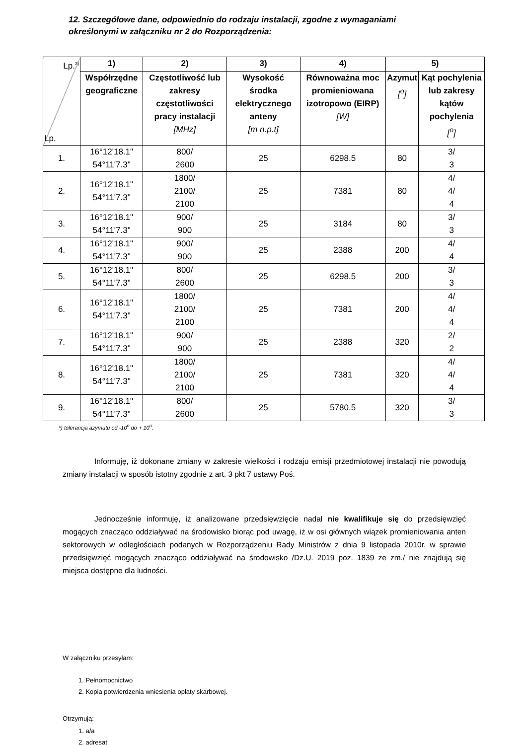12. Szczegółowe dane, odpowiednio do rodzaju instalacji, zgodne z wymaganiami określonymi w załączniku nr 2 do Rozporządzenia:
| Lp.<sup>3)</sup> Lp. | 1) | 2) | 3) | 4) | 5) | |
| | Współrzędne geograficzne | Częstotliwość lub zakresy częstotliwości pracy instalacji [MHz] | Wysokość środka elektrycznego anteny [m n.p.t] | Równoważna moc promieniowana izotropowo (EIRP) [W] | Azymut [<sup>o</sup>] | Kąt pochylenia lub zakresy kątów pochylenia [<sup>o</sup>] |
| 1. | 16°12'18.1" 54°11'7.3" | 800/ 2600 | 25 | 6298.5 | 80 | 3/ 3 |
| 2. | 16°12'18.1" 54°11'7.3" | 1800/ 2100/ 2100 | 25 | 7381 | 80 | 4/ 4/ 4 |
| 3. | 16°12'18.1" 54°11'7.3" | 900/ 900 | 25 | 3184 | 80 | 3/ 3 |
| 4. | 16°12'18.1" 54°11'7.3" | 900/ 900 | 25 | 2388 | 200 | 4/ 4 |
| 5. | 16°12'18.1" 54°11'7.3" | 800/ 2600 | 25 | 6298.5 | 200 | 3/ 3 |
| 6. | 16°12'18.1" 54°11'7.3" | 1800/ 2100/ 2100 | 25 | 7381 | 200 | 4/ 4/ 4 |
| 7. | 16°12'18.1" 54°11'7.3" | 900/ 900 | 25 | 2388 | 320 | 2/ 2 |
| 8. | 16°12'18.1" 54°11'7.3" | 1800/ 2100/ 2100 | 25 | 7381 | 320 | 4/ 4/ 4 |
| 9. | 16°12'18.1" 54°11'7.3" | 800/ 2600 | 25 | 5780.5 | 320 | 3/ 3 |
*) tolerancja azymutu od -10<sup>o</sup> do + 10<sup>o</sup>.
Informuję, iż dokonane zmiany w zakresie wielkości i rodzaju emisji przedmiotowej instalacji nie powodują zmiany instalacji w sposób istotny zgodnie z art. 3 pkt 7 ustawy Poś.
Jednocześnie informuję, iż analizowane przedsięwzięcie nadal nie kwalifikuje się do przedsięwzięć mogących znacząco oddziaływać na środowisko biorąc pod uwagę, iż w osi głównych wiązek promieniowania anten sektorowych w odległościach podanych w Rozporządzeniu Rady Ministrów z dnia 9 listopada 2010r. w sprawie przedsięwzięć mogących znacząco oddziaływać na środowisko /Dz.U. 2019 poz. 1839 ze zm./ nie znajdują się miejsca dostępne dla ludności.
W załączniku przesyłam:
1. Pełnomocnictwo
2. Kopia potwierdzenia wniesienia opłaty skarbowej.
Otrzymują:
1. a/a
2. adresat